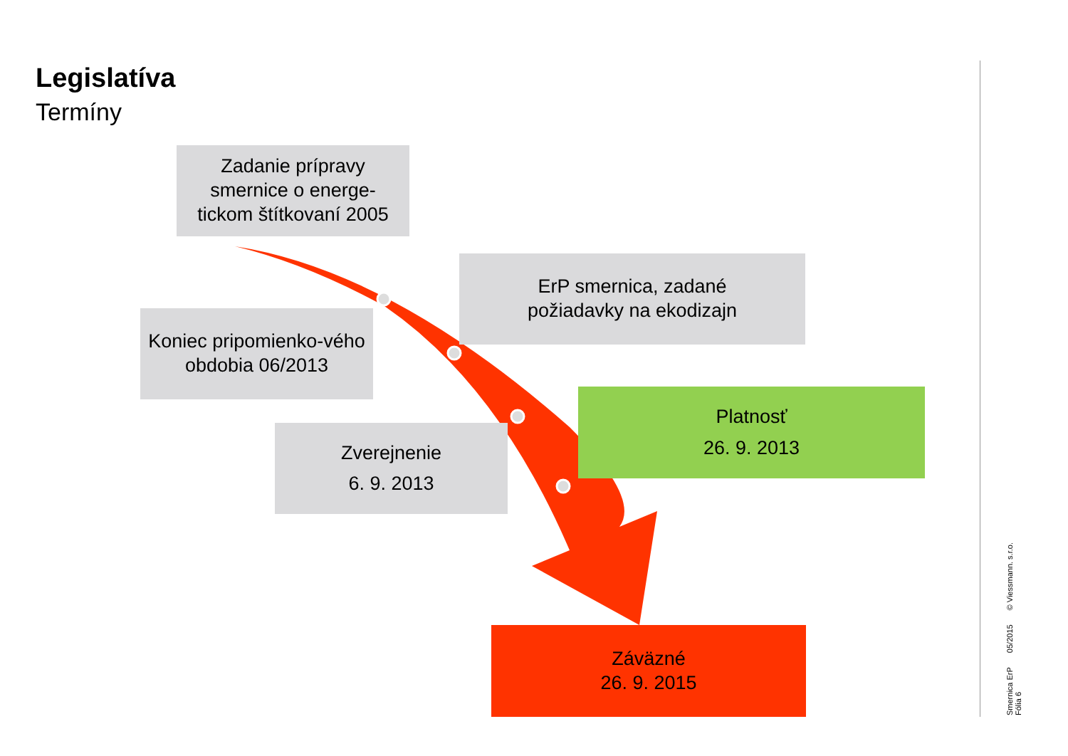Legislatíva
Termíny
Zadanie prípravy
smernice o energe-
tickom štítkovaní 2005
ErP smernica, zadané
požiadavky na ekodizajn
Koniec pripomienko-vého
obdobia 06/2013
Zverejnenie
6. 9. 2013
Platnosť
26. 9. 2013
Záväzné
26. 9. 2015
Smernica ErP
Fólia 6 05/2015 © Viessmann. s.r.o.